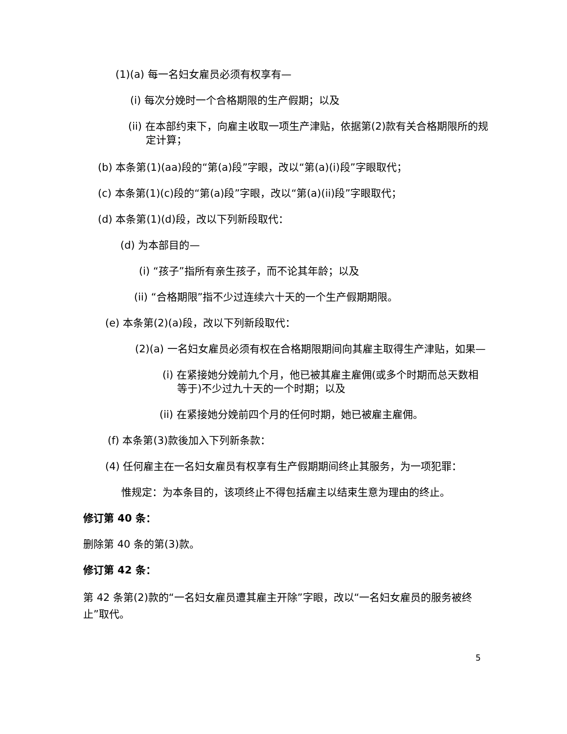(1)(a) 每一名妇女雇员必须有权享有—
(i) 每次分娩时一个合格期限的生产假期；以及
(ii) 在本部约束下，向雇主收取一项生产津贴，依据第(2)款有关合格期限所的规定计算；
(b) 本条第(1)(aa)段的“第(a)段”字眼，改以“第(a)(i)段”字眼取代；
(c) 本条第(1)(c)段的“第(a)段”字眼，改以“第(a)(ii)段”字眼取代；
(d) 本条第(1)(d)段，改以下列新段取代：
(d) 为本部目的—
(i) “孩子”指所有亲生孩子，而不论其年龄；以及
(ii) “合格期限”指不少过连续六十天的一个生产假期期限。
(e) 本条第(2)(a)段，改以下列新段取代：
(2)(a) 一名妇女雇员必须有权在合格期限期间向其雇主取得生产津贴，如果—
(i) 在紧接她分娩前九个月，他已被其雇主雇佣(或多个时期而总天数相等于)不少过九十天的一个时期；以及
(ii) 在紧接她分娩前四个月的任何时期，她已被雇主雇佣。
(f) 本条第(3)款後加入下列新条款：
(4) 任何雇主在一名妇女雇员有权享有生产假期期间终止其服务，为一项犯罪：
惟规定：为本条目的，该项终止不得包括雇主以结束生意为理由的终止。
修订第 40 条：
删除第 40 条的第(3)款。
修订第 42 条：
第 42 条第(2)款的“一名妇女雇员遭其雇主开除”字眼，改以“一名妇女雇员的服务被终止”取代。
5